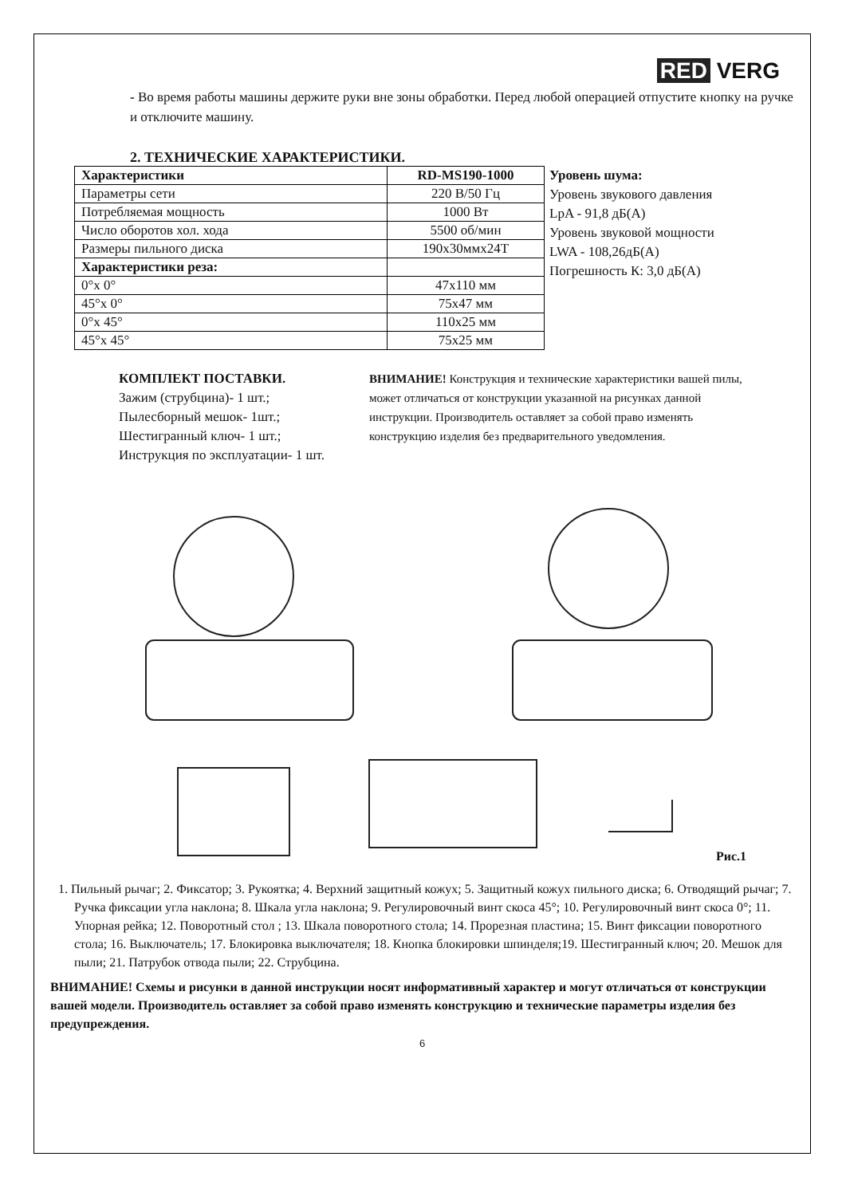RED VERG
- Во время работы машины держите руки вне зоны обработки. Перед любой операцией отпустите кнопку на ручке и отключите машину.
2. ТЕХНИЧЕСКИЕ ХАРАКТЕРИСТИКИ.
| Характеристики | RD-MS190-1000 |
| --- | --- |
| Параметры сети | 220 В/50 Гц |
| Потребляемая мощность | 1000 Вт |
| Число оборотов хол. хода | 5500 об/мин |
| Размеры пильного диска | 190х30ммх24Т |
| Характеристики реза: | |
| 0°х 0° | 47х110 мм |
| 45°х 0° | 75х47 мм |
| 0°х 45° | 110х25 мм |
| 45°х 45° | 75х25 мм |
Уровень шума:
Уровень звукового давления
LpA - 91,8 дБ(А)
Уровень звуковой мощности
LWA - 108,26дБ(А)
Погрешность К: 3,0 дБ(А)
КОМПЛЕКТ ПОСТАВКИ.
Зажим (струбцина)- 1 шт.;
Пылесборный мешок- 1шт.;
Шестигранный ключ- 1 шт.;
Инструкция по эксплуатации- 1 шт.
ВНИМАНИЕ! Конструкция и технические характеристики вашей пилы, может отличаться от конструкции указанной на рисунках данной инструкции. Производитель оставляет за собой право изменять конструкцию изделия без предварительного уведомления.
Рис.1
1. Пильный рычаг; 2. Фиксатор; 3. Рукоятка; 4. Верхний защитный кожух; 5. Защитный кожух пильного диска; 6. Отводящий рычаг; 7. Ручка фиксации угла наклона; 8. Шкала угла наклона; 9. Регулировочный винт скоса 45°; 10. Регулировочный винт скоса 0°; 11. Упорная рейка; 12. Поворотный стол ; 13. Шкала поворотного стола; 14. Прорезная пластина; 15. Винт фиксации поворотного стола; 16. Выключатель; 17. Блокировка выключателя; 18. Кнопка блокировки шпинделя;19. Шестигранный ключ; 20. Мешок для пыли; 21. Патрубок отвода пыли; 22. Струбцина.
ВНИМАНИЕ! Схемы и рисунки в данной инструкции носят информативный характер и могут отличаться от конструкции вашей модели. Производитель оставляет за собой право изменять конструкцию и технические параметры изделия без предупреждения.
6